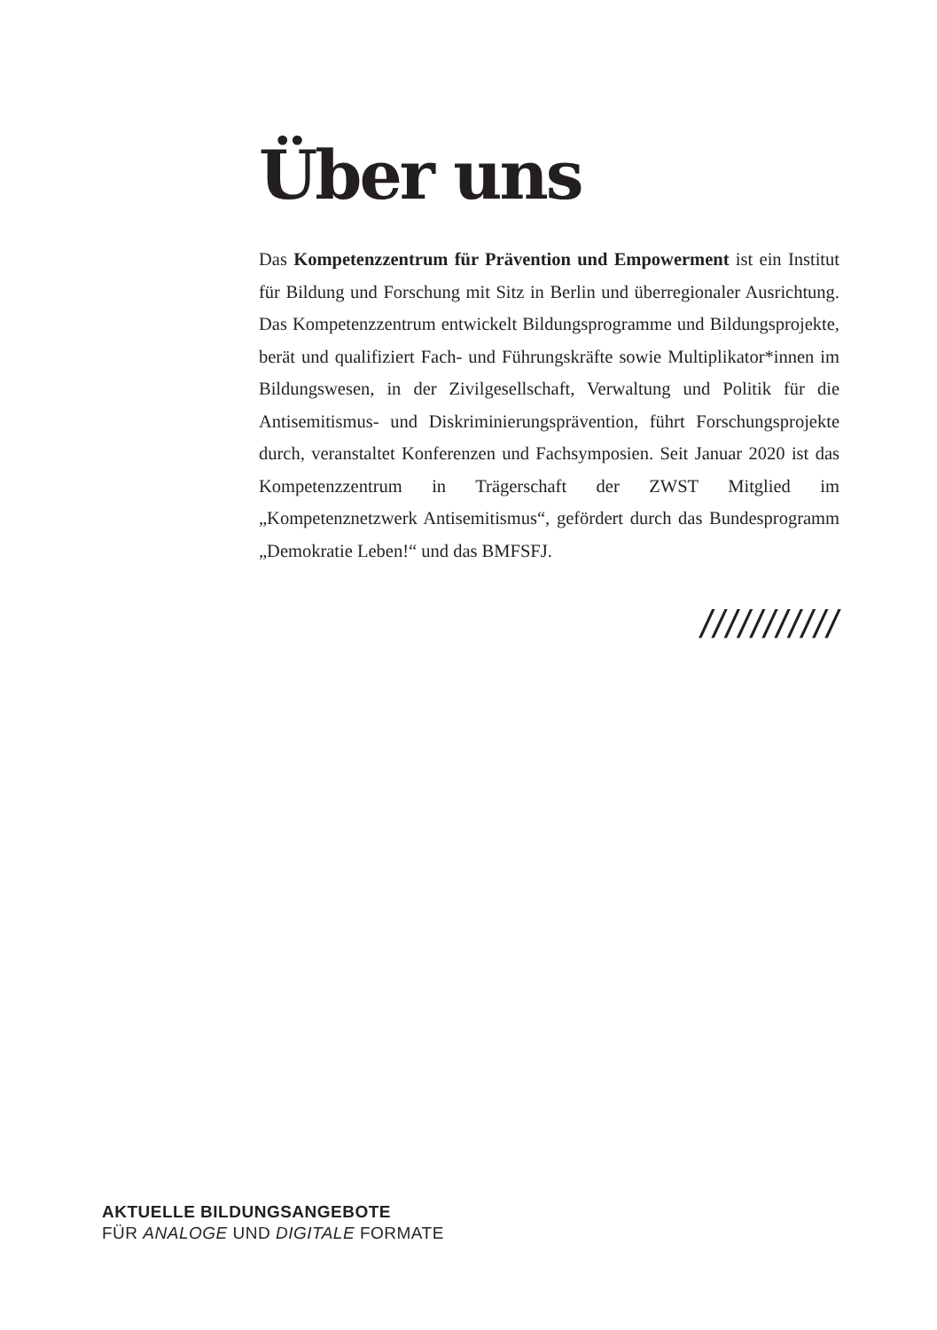Über uns
Das Kompetenzzentrum für Prävention und Empowerment ist ein Institut für Bildung und Forschung mit Sitz in Berlin und überregionaler Ausrichtung. Das Kompetenzzentrum entwickelt Bildungsprogramme und Bildungsprojekte, berät und qualifiziert Fach- und Führungskräfte sowie Multiplikator*innen im Bildungswesen, in der Zivilgesellschaft, Verwaltung und Politik für die Antisemitismus- und Diskriminierungsprävention, führt Forschungsprojekte durch, veranstaltet Konferenzen und Fachsymposien. Seit Januar 2020 ist das Kompetenzzentrum in Trägerschaft der ZWST Mitglied im „Kompetenznetzwerk Antisemitismus“, gefördert durch das Bundesprogramm „Demokratie Leben!“ und das BMFSFJ.
///////////
AKTUELLE BILDUNGSANGEBOTE
FÜR ANALOGE UND DIGITALE FORMATE